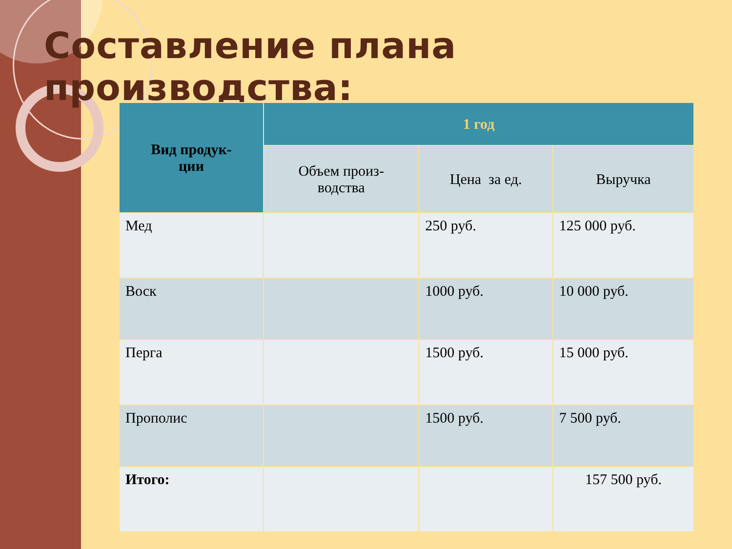Составление плана производства:
| Вид продук- ции | 1 год | | |
| --- | --- | --- | --- |
| | Объем произ- водства | Цена за ед. | Выручка |
| Мед | | 250 руб. | 125 000 руб. |
| Воск | | 1000 руб. | 10 000 руб. |
| Перга | | 1500 руб. | 15 000 руб. |
| Прополис | | 1500 руб. | 7 500 руб. |
| Итого: | | | 157 500 руб. |